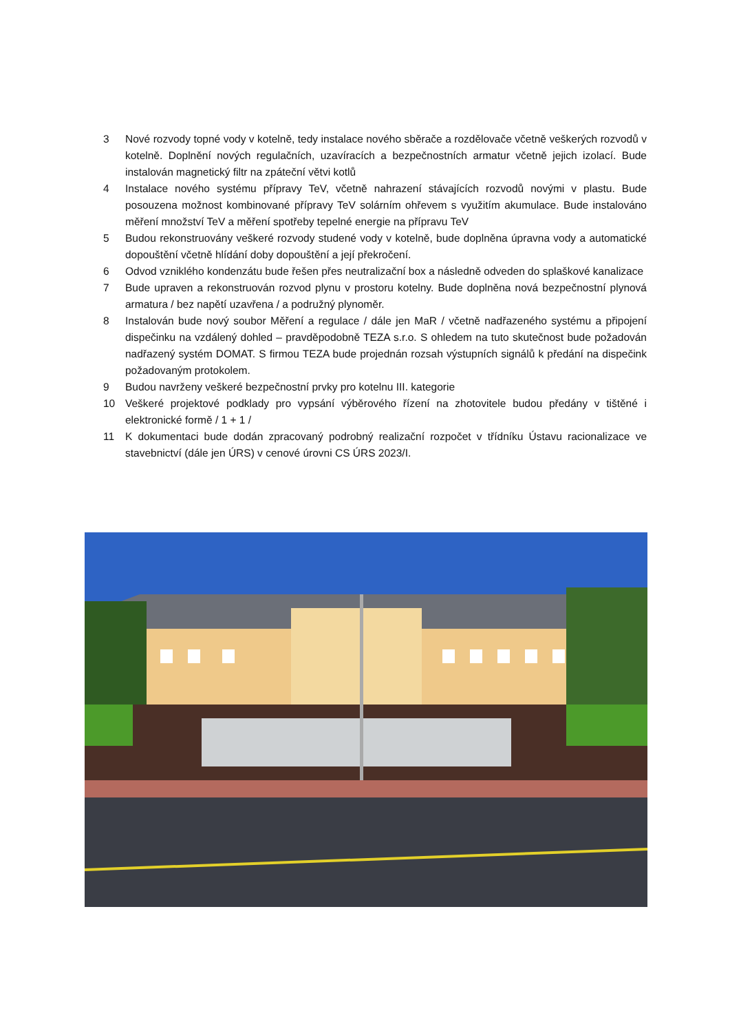3 Nové rozvody topné vody v kotelně, tedy instalace nového sběrače a rozdělovače včetně veškerých rozvodů v kotelně. Doplnění nových regulačních, uzavíracích a bezpečnostních armatur včetně jejich izolací. Bude instalován magnetický filtr na zpáteční větvi kotlů
4 Instalace nového systému přípravy TeV, včetně nahrazení stávajících rozvodů novými v plastu. Bude posouzena možnost kombinované přípravy TeV solárním ohřevem s využitím akumulace. Bude instalováno měření množství TeV a měření spotřeby tepelné energie na přípravu TeV
5 Budou rekonstruovány veškeré rozvody studené vody v kotelně, bude doplněna úpravna vody a automatické dopouštění včetně hlídání doby dopouštění a její překročení.
6 Odvod vzniklého kondenzátu bude řešen přes neutralizační box a následně odveden do splaškové kanalizace
7 Bude upraven a rekonstruován rozvod plynu v prostoru kotelny. Bude doplněna nová bezpečnostní plynová armatura / bez napětí uzavřena / a podružný plynoměr.
8 Instalován bude nový soubor Měření a regulace / dále jen MaR / včetně nadřazeného systému a připojení dispečinku na vzdálený dohled – pravděpodobně TEZA s.r.o. S ohledem na tuto skutečnost bude požadován nadřazený systém DOMAT. S firmou TEZA bude projednán rozsah výstupních signálů k předání na dispečink požadovaným protokolem.
9 Budou navrženy veškeré bezpečnostní prvky pro kotelnu III. kategorie
10 Veškeré projektové podklady pro vypsání výběrového řízení na zhotovitele budou předány v tištěné i elektronické formě / 1 + 1 /
11 K dokumentaci bude dodán zpracovaný podrobný realizační rozpočet v třídníku Ústavu racionalizace ve stavebnictví (dále jen ÚRS) v cenové úrovni CS ÚRS 2023/I.